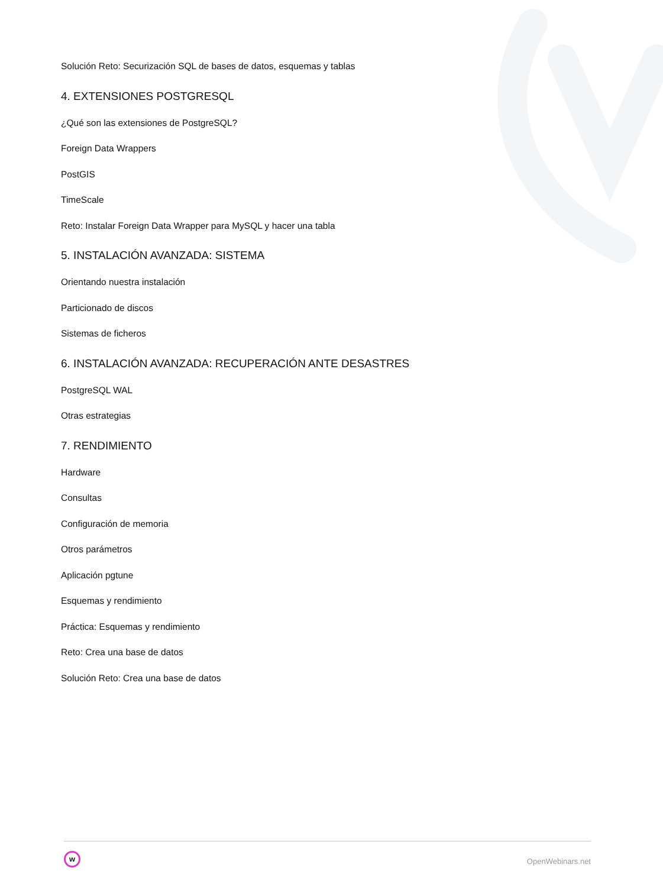Solución Reto: Securización SQL de bases de datos, esquemas y tablas
4. EXTENSIONES POSTGRESQL
¿Qué son las extensiones de PostgreSQL?
Foreign Data Wrappers
PostGIS
TimeScale
Reto: Instalar Foreign Data Wrapper para MySQL y hacer una tabla
5. INSTALACIÓN AVANZADA: SISTEMA
Orientando nuestra instalación
Particionado de discos
Sistemas de ficheros
6. INSTALACIÓN AVANZADA: RECUPERACIÓN ANTE DESASTRES
PostgreSQL WAL
Otras estrategias
7. RENDIMIENTO
Hardware
Consultas
Configuración de memoria
Otros parámetros
Aplicación pgtune
Esquemas y rendimiento
Práctica: Esquemas y rendimiento
Reto: Crea una base de datos
Solución Reto: Crea una base de datos
w
OpenWebinars.net